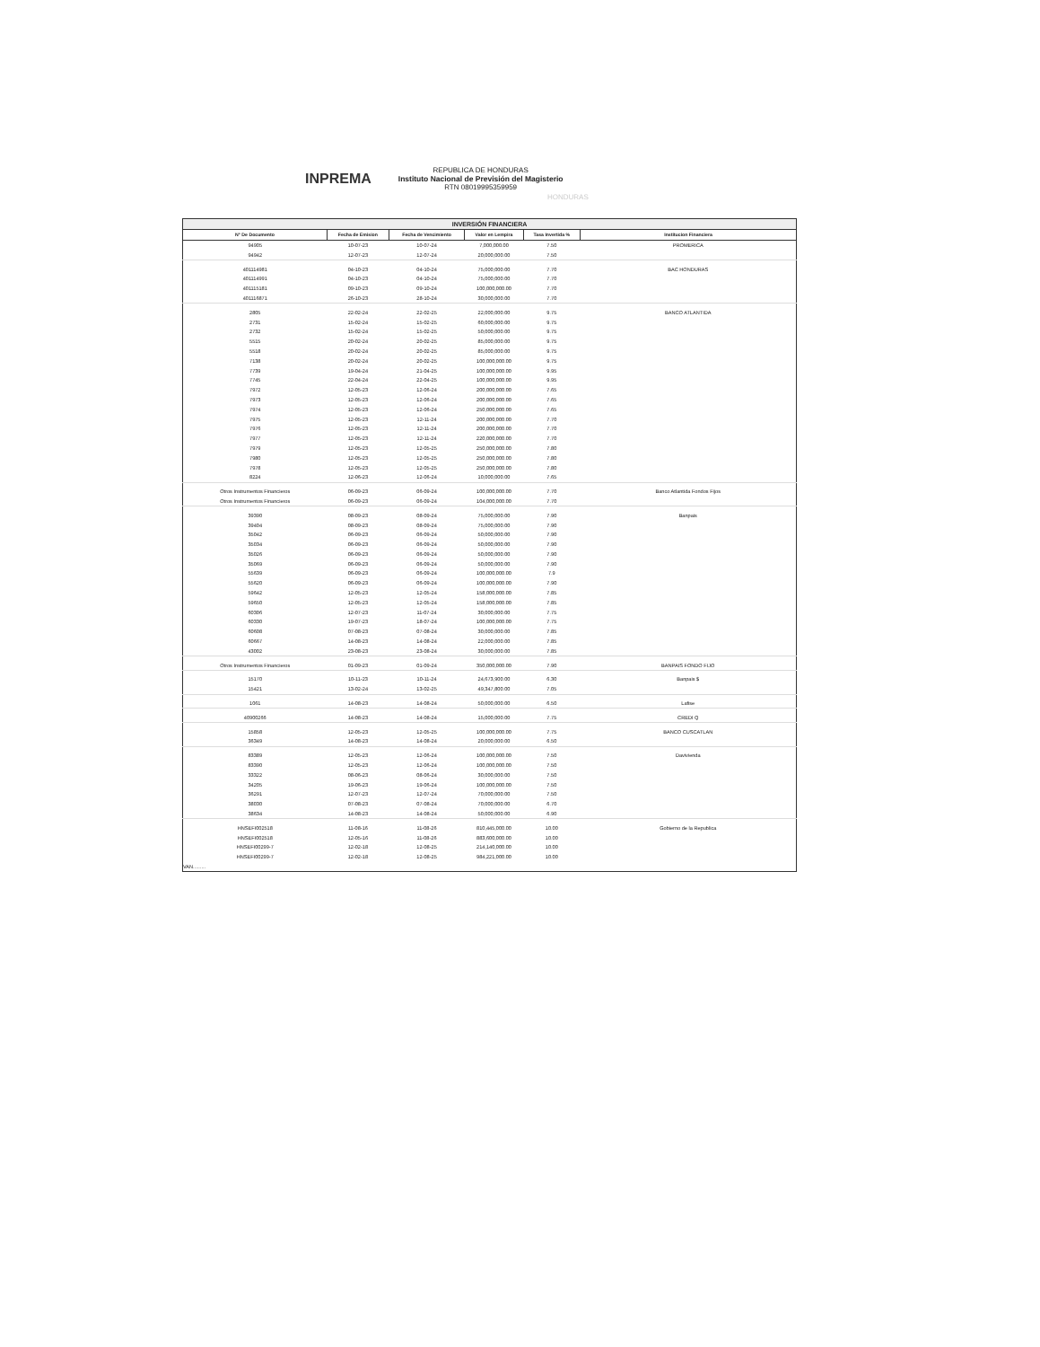INPREMA
REPUBLICA DE HONDURAS
Instituto Nacional de Previsión del Magisterio
RTN 08019995359959
HONDURAS
| INVERSIÓN FINANCIERA | | | | | |
| N° De Documento | Fecha de Emision | Fecha de Vencimiento | Valor en Lempira | Tasa Invertida % | Institucion Financiera |
| 94905 | 10-07-23 | 10-07-24 | 7,000,000.00 | 7.50 | PROMERICA |
| 94942 | 12-07-23 | 12-07-24 | 20,000,000.00 | 7.50 | |
| 401114981 | 04-10-23 | 04-10-24 | 75,000,000.00 | 7.70 | BAC HONDURAS |
| 401114991 | 04-10-23 | 04-10-24 | 75,000,000.00 | 7.70 | |
| 401115181 | 09-10-23 | 09-10-24 | 100,000,000.00 | 7.70 | |
| 401116871 | 26-10-23 | 28-10-24 | 30,000,000.00 | 7.70 | |
| 2805 | 22-02-24 | 22-02-25 | 22,000,000.00 | 9.75 | BANCO ATLANTIDA |
| 2731 | 15-02-24 | 15-02-25 | 60,000,000.00 | 9.75 | |
| 2732 | 15-02-24 | 15-02-25 | 50,000,000.00 | 9.75 | |
| 5515 | 20-02-24 | 20-02-25 | 85,000,000.00 | 9.75 | |
| 5518 | 20-02-24 | 20-02-25 | 85,000,000.00 | 9.75 | |
| 7138 | 20-02-24 | 20-02-25 | 100,000,000.00 | 9.75 | |
| 7739 | 19-04-24 | 21-04-25 | 100,000,000.00 | 9.95 | |
| 7745 | 22-04-24 | 22-04-25 | 100,000,000.00 | 9.95 | |
| 7972 | 12-05-23 | 12-06-24 | 200,000,000.00 | 7.65 | |
| 7973 | 12-05-23 | 12-06-24 | 200,000,000.00 | 7.65 | |
| 7974 | 12-05-23 | 12-06-24 | 250,000,000.00 | 7.65 | |
| 7975 | 12-05-23 | 12-11-24 | 200,000,000.00 | 7.70 | |
| 7976 | 12-05-23 | 12-11-24 | 200,000,000.00 | 7.70 | |
| 7977 | 12-05-23 | 12-11-24 | 220,000,000.00 | 7.70 | |
| 7979 | 12-05-23 | 12-05-25 | 250,000,000.00 | 7.80 | |
| 7980 | 12-05-23 | 12-05-25 | 250,000,000.00 | 7.80 | |
| 7978 | 12-05-23 | 12-05-25 | 250,000,000.00 | 7.80 | |
| 8224 | 12-06-23 | 12-06-24 | 10,000,000.00 | 7.65 | |
| Otros Instrumentos Financieros | 06-09-23 | 06-09-24 | 100,000,000.00 | 7.70 | Banco Atlantida Fondos Fijos |
| Otros Instrumentos Financieros | 06-09-23 | 06-09-24 | 104,000,000.00 | 7.70 | |
| 39390 | 08-09-23 | 08-09-24 | 75,000,000.00 | 7.90 | Banpais |
| 39404 | 08-09-23 | 08-09-24 | 75,000,000.00 | 7.90 | |
| 35042 | 06-09-23 | 06-09-24 | 50,000,000.00 | 7.90 | |
| 35034 | 06-09-23 | 06-09-24 | 50,000,000.00 | 7.90 | |
| 35026 | 06-09-23 | 06-09-24 | 50,000,000.00 | 7.90 | |
| 35069 | 06-09-23 | 06-09-24 | 50,000,000.00 | 7.90 | |
| 55639 | 06-09-23 | 06-09-24 | 100,000,000.00 | 7.9 | |
| 55620 | 06-09-23 | 06-09-24 | 100,000,000.00 | 7.90 | |
| 59642 | 12-05-23 | 12-05-24 | 158,000,000.00 | 7.85 | |
| 59650 | 12-05-23 | 12-05-24 | 158,000,000.00 | 7.85 | |
| 60306 | 12-07-23 | 11-07-24 | 30,000,000.00 | 7.75 | |
| 60330 | 19-07-23 | 18-07-24 | 100,000,000.00 | 7.75 | |
| 60608 | 07-08-23 | 07-08-24 | 30,000,000.00 | 7.85 | |
| 60667 | 14-08-23 | 14-08-24 | 22,000,000.00 | 7.85 | |
| 43002 | 23-08-23 | 23-08-24 | 30,000,000.00 | 7.85 | |
| Otros Instrumentos Financieros | 01-09-23 | 01-09-24 | 350,000,000.00 | 7.90 | BANPAIS FONDO FIJO |
| 15170 | 10-11-23 | 10-11-24 | 24,673,900.00 | 6.30 | Banpais $ |
| 15421 | 13-02-24 | 13-02-25 | 49,347,800.00 | 7.05 | |
| 1061 | 14-08-23 | 14-08-24 | 50,000,000.00 | 6.50 | Lafise |
| 40900266 | 14-08-23 | 14-08-24 | 15,000,000.00 | 7.75 | CREDI Q |
| 15858 | 12-05-23 | 12-05-25 | 100,000,000.00 | 7.75 | BANCO CUSCATLAN |
| 36349 | 14-08-23 | 14-08-24 | 20,000,000.00 | 6.50 | |
| 83389 | 12-05-23 | 12-06-24 | 100,000,000.00 | 7.50 | Davivienda |
| 83390 | 12-05-23 | 12-06-24 | 100,000,000.00 | 7.50 | |
| 33322 | 08-06-23 | 08-06-24 | 30,000,000.00 | 7.50 | |
| 34205 | 19-06-23 | 19-06-24 | 100,000,000.00 | 7.50 | |
| 36291 | 12-07-23 | 12-07-24 | 70,000,000.00 | 7.50 | |
| 38030 | 07-08-23 | 07-08-24 | 70,000,000.00 | 6.70 | |
| 38634 | 14-08-23 | 14-08-24 | 50,000,000.00 | 6.90 | |
| HNSEFI002518 | 11-08-16 | 11-08-26 | 810,445,000.00 | 10.00 | Gobierno de la Republica |
| HNSEFI002518 | 12-05-16 | 11-08-26 | 883,600,000.00 | 10.00 | |
| HNSEFI00299-7 | 12-02-18 | 12-08-25 | 214,140,000.00 | 10.00 | |
| HNSEFI00299-7 | 12-02-18 | 12-08-25 | 984,221,000.00 | 10.00 | |
| VAN......... | | | | | |